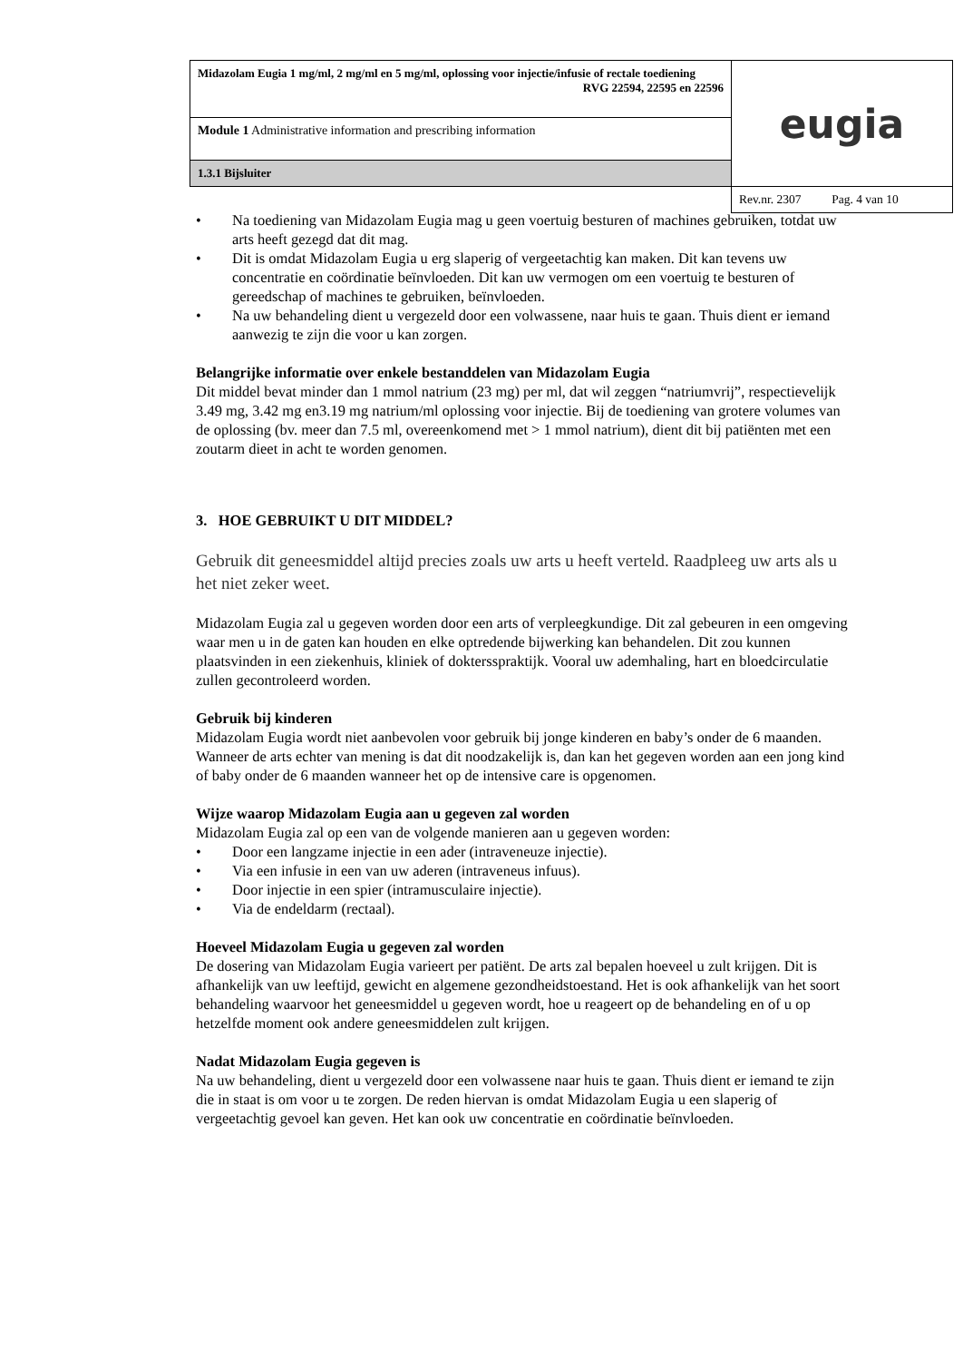| Midazolam Eugia 1 mg/ml, 2 mg/ml en 5 mg/ml, oplossing voor injectie/infusie of rectale toediening RVG 22594, 22595 en 22596 | eugia |
| Module 1 Administrative information and prescribing information | |
| 1.3.1 Bijsluiter | |
| | Rev.nr. 2307 Pag. 4 van 10 |
• Na toediening van Midazolam Eugia mag u geen voertuig besturen of machines gebruiken, totdat uw arts heeft gezegd dat dit mag.
• Dit is omdat Midazolam Eugia u erg slaperig of vergeetachtig kan maken. Dit kan tevens uw concentratie en coördinatie beïnvloeden. Dit kan uw vermogen om een voertuig te besturen of gereedschap of machines te gebruiken, beïnvloeden.
• Na uw behandeling dient u vergezeld door een volwassene, naar huis te gaan. Thuis dient er iemand aanwezig te zijn die voor u kan zorgen.
Belangrijke informatie over enkele bestanddelen van Midazolam Eugia
Dit middel bevat minder dan 1 mmol natrium (23 mg) per ml, dat wil zeggen “natriumvrij”, respectievelijk 3.49 mg, 3.42 mg en3.19 mg natrium/ml oplossing voor injectie. Bij de toediening van grotere volumes van de oplossing (bv. meer dan 7.5 ml, overeenkomend met > 1 mmol natrium), dient dit bij patiënten met een zoutarm dieet in acht te worden genomen.
3. HOE GEBRUIKT U DIT MIDDEL?
Gebruik dit geneesmiddel altijd precies zoals uw arts u heeft verteld. Raadpleeg uw arts als u het niet zeker weet.
Midazolam Eugia zal u gegeven worden door een arts of verpleegkundige. Dit zal gebeuren in een omgeving waar men u in de gaten kan houden en elke optredende bijwerking kan behandelen. Dit zou kunnen plaatsvinden in een ziekenhuis, kliniek of doktersspraktijk. Vooral uw ademhaling, hart en bloedcirculatie zullen gecontroleerd worden.
Gebruik bij kinderen
Midazolam Eugia wordt niet aanbevolen voor gebruik bij jonge kinderen en baby’s onder de 6 maanden. Wanneer de arts echter van mening is dat dit noodzakelijk is, dan kan het gegeven worden aan een jong kind of baby onder de 6 maanden wanneer het op de intensive care is opgenomen.
Wijze waarop Midazolam Eugia aan u gegeven zal worden
Midazolam Eugia zal op een van de volgende manieren aan u gegeven worden:
• Door een langzame injectie in een ader (intraveneuze injectie).
• Via een infusie in een van uw aderen (intraveneus infuus).
• Door injectie in een spier (intramusculaire injectie).
• Via de endeldarm (rectaal).
Hoeveel Midazolam Eugia u gegeven zal worden
De dosering van Midazolam Eugia varieert per patiënt. De arts zal bepalen hoeveel u zult krijgen. Dit is afhankelijk van uw leeftijd, gewicht en algemene gezondheidstoestand. Het is ook afhankelijk van het soort behandeling waarvoor het geneesmiddel u gegeven wordt, hoe u reageert op de behandeling en of u op hetzelfde moment ook andere geneesmiddelen zult krijgen.
Nadat Midazolam Eugia gegeven is
Na uw behandeling, dient u vergezeld door een volwassene naar huis te gaan. Thuis dient er iemand te zijn die in staat is om voor u te zorgen. De reden hiervan is omdat Midazolam Eugia u een slaperig of vergeetachtig gevoel kan geven. Het kan ook uw concentratie en coördinatie beïnvloeden.